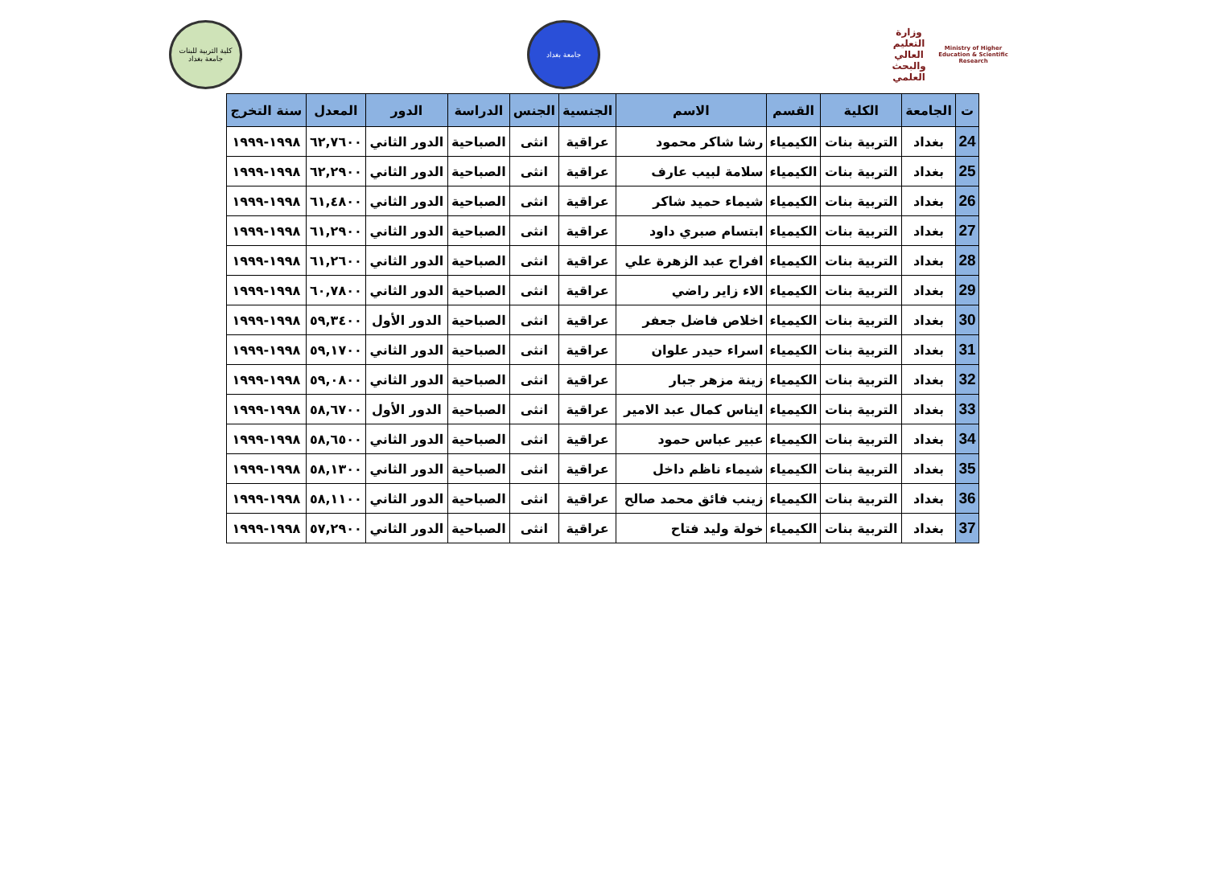كلية التربية للبنات
جامعة بغداد
جامعة بغداد
وزارة التعليم العالي
والبحث العلمي
Ministry of Higher Education & Scientific Research
| ت | الجامعة | الكلية | القسم | الاسم | الجنسية | الجنس | الدراسة | الدور | المعدل | سنة التخرج |
| --- | --- | --- | --- | --- | --- | --- | --- | --- | --- | --- |
| 24 | بغداد | التربية بنات | الكيمياء | رشا شاكر محمود | عراقية | انثى | الصباحية | الدور الثاني | ٦٢,٧٦٠٠ | ١٩٩٨-١٩٩٩ |
| 25 | بغداد | التربية بنات | الكيمياء | سلامة لبيب عارف | عراقية | انثى | الصباحية | الدور الثاني | ٦٢,٢٩٠٠ | ١٩٩٨-١٩٩٩ |
| 26 | بغداد | التربية بنات | الكيمياء | شيماء حميد شاكر | عراقية | انثى | الصباحية | الدور الثاني | ٦١,٤٨٠٠ | ١٩٩٨-١٩٩٩ |
| 27 | بغداد | التربية بنات | الكيمياء | ابتسام صبري داود | عراقية | انثى | الصباحية | الدور الثاني | ٦١,٢٩٠٠ | ١٩٩٨-١٩٩٩ |
| 28 | بغداد | التربية بنات | الكيمياء | افراح عبد الزهرة علي | عراقية | انثى | الصباحية | الدور الثاني | ٦١,٢٦٠٠ | ١٩٩٨-١٩٩٩ |
| 29 | بغداد | التربية بنات | الكيمياء | الاء زاير راضي | عراقية | انثى | الصباحية | الدور الثاني | ٦٠,٧٨٠٠ | ١٩٩٨-١٩٩٩ |
| 30 | بغداد | التربية بنات | الكيمياء | اخلاص فاضل جعفر | عراقية | انثى | الصباحية | الدور الأول | ٥٩,٣٤٠٠ | ١٩٩٨-١٩٩٩ |
| 31 | بغداد | التربية بنات | الكيمياء | اسراء حيدر علوان | عراقية | انثى | الصباحية | الدور الثاني | ٥٩,١٧٠٠ | ١٩٩٨-١٩٩٩ |
| 32 | بغداد | التربية بنات | الكيمياء | زينة مزهر جبار | عراقية | انثى | الصباحية | الدور الثاني | ٥٩,٠٨٠٠ | ١٩٩٨-١٩٩٩ |
| 33 | بغداد | التربية بنات | الكيمياء | ايناس كمال عبد الامير | عراقية | انثى | الصباحية | الدور الأول | ٥٨,٦٧٠٠ | ١٩٩٨-١٩٩٩ |
| 34 | بغداد | التربية بنات | الكيمياء | عبير عباس حمود | عراقية | انثى | الصباحية | الدور الثاني | ٥٨,٦٥٠٠ | ١٩٩٨-١٩٩٩ |
| 35 | بغداد | التربية بنات | الكيمياء | شيماء ناظم داخل | عراقية | انثى | الصباحية | الدور الثاني | ٥٨,١٣٠٠ | ١٩٩٨-١٩٩٩ |
| 36 | بغداد | التربية بنات | الكيمياء | زينب فائق محمد صالح | عراقية | انثى | الصباحية | الدور الثاني | ٥٨,١١٠٠ | ١٩٩٨-١٩٩٩ |
| 37 | بغداد | التربية بنات | الكيمياء | خولة وليد فتاح | عراقية | انثى | الصباحية | الدور الثاني | ٥٧,٢٩٠٠ | ١٩٩٨-١٩٩٩ |